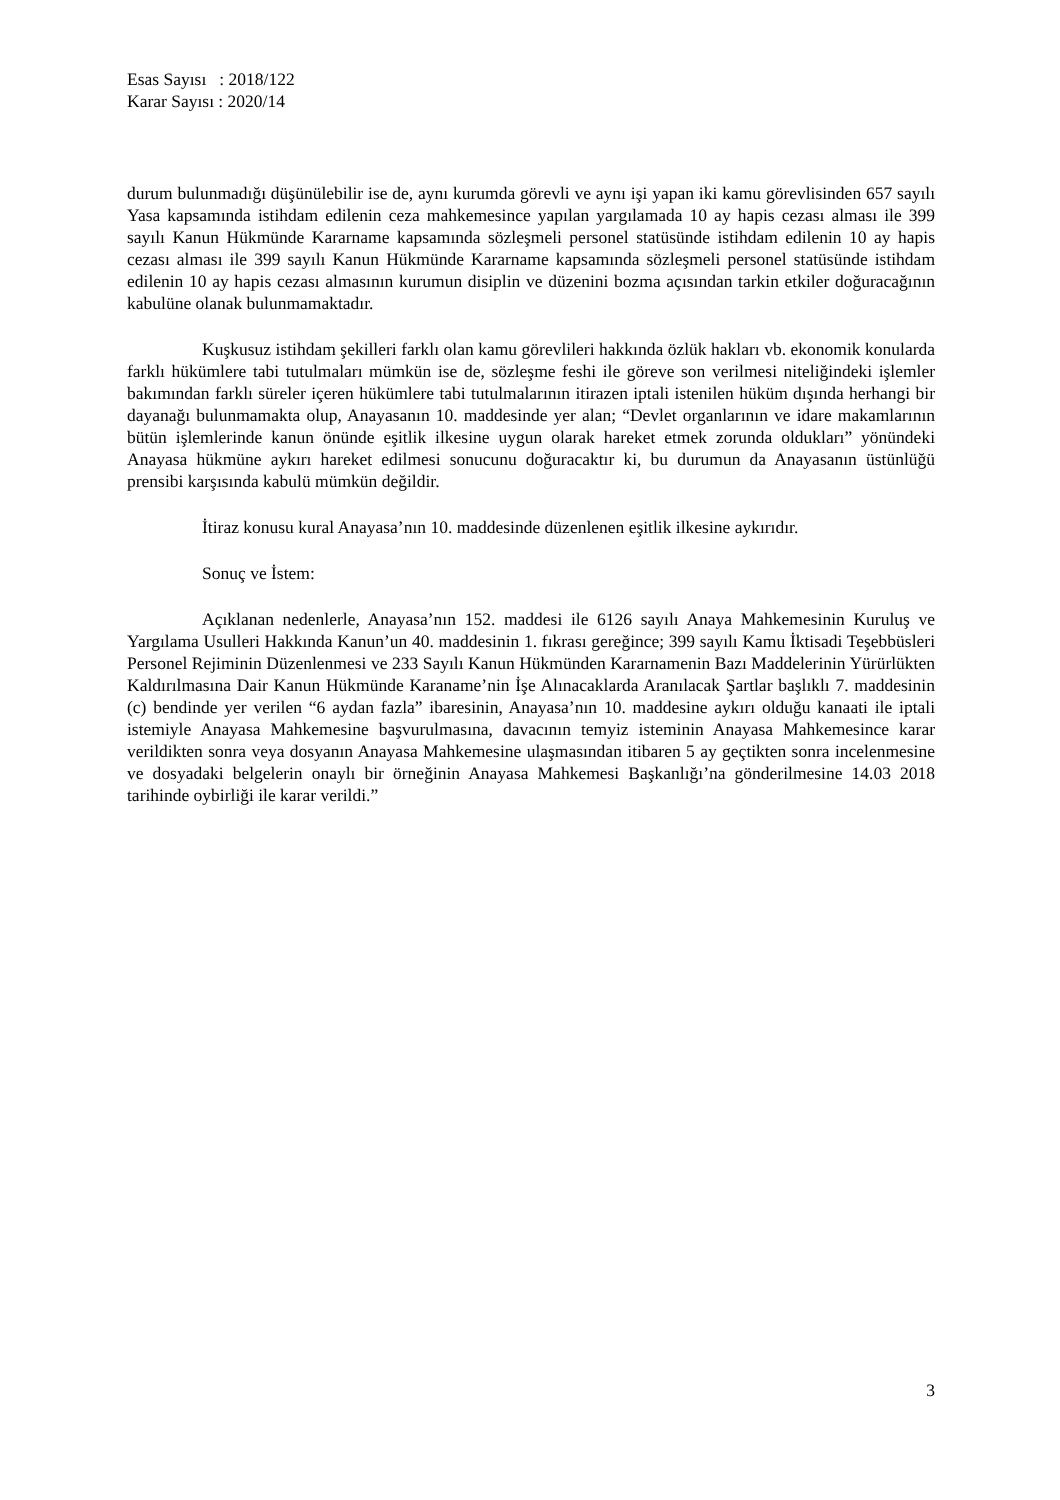Esas Sayısı : 2018/122
Karar Sayısı : 2020/14
durum bulunmadığı düşünülebilir ise de, aynı kurumda görevli ve aynı işi yapan iki kamu görevlisinden 657 sayılı Yasa kapsamında istihdam edilenin ceza mahkemesince yapılan yargılamada 10 ay hapis cezası alması ile 399 sayılı Kanun Hükmünde Kararname kapsamında sözleşmeli personel statüsünde istihdam edilenin 10 ay hapis cezası alması ile 399 sayılı Kanun Hükmünde Kararname kapsamında sözleşmeli personel statüsünde istihdam edilenin 10 ay hapis cezası almasının kurumun disiplin ve düzenini bozma açısından tarkin etkiler doğuracağının kabulüne olanak bulunmamaktadır.
Kuşkusuz istihdam şekilleri farklı olan kamu görevlileri hakkında özlük hakları vb. ekonomik konularda farklı hükümlere tabi tutulmaları mümkün ise de, sözleşme feshi ile göreve son verilmesi niteliğindeki işlemler bakımından farklı süreler içeren hükümlere tabi tutulmalarının itirazen iptali istenilen hüküm dışında herhangi bir dayanağı bulunmamakta olup, Anayasanın 10. maddesinde yer alan; “Devlet organlarının ve idare makamlarının bütün işlemlerinde kanun önünde eşitlik ilkesine uygun olarak hareket etmek zorunda oldukları” yönündeki Anayasa hükmüne aykırı hareket edilmesi sonucunu doğuracaktır ki, bu durumun da Anayasanın üstünlüğü prensibi karşısında kabulü mümkün değildir.
İtiraz konusu kural Anayasa’nın 10. maddesinde düzenlenen eşitlik ilkesine aykırıdır.
Sonuç ve İstem:
Açıklanan nedenlerle, Anayasa’nın 152. maddesi ile 6126 sayılı Anaya Mahkemesinin Kuruluş ve Yargılama Usulleri Hakkında Kanun’un 40. maddesinin 1. fıkrası gereğince; 399 sayılı Kamu İktisadi Teşebbüsleri Personel Rejiminin Düzenlenmesi ve 233 Sayılı Kanun Hükmünden Kararnamenin Bazı Maddelerinin Yürürlükten Kaldırılmasına Dair Kanun Hükmünde Karaname’nin İşe Alınacaklarda Aranılacak Şartlar başlıklı 7. maddesinin (c) bendinde yer verilen “6 aydan fazla” ibaresinin, Anayasa’nın 10. maddesine aykırı olduğu kanaati ile iptali istemiyle Anayasa Mahkemesine başvurulmasına, davacının temyiz isteminin Anayasa Mahkemesince karar verildikten sonra veya dosyanın Anayasa Mahkemesine ulaşmasından itibaren 5 ay geçtikten sonra incelenmesine ve dosyadaki belgelerin onaylı bir örneğinin Anayasa Mahkemesi Başkanlığı’na gönderilmesine 14.03 2018 tarihinde oybirliği ile karar verildi.”
3